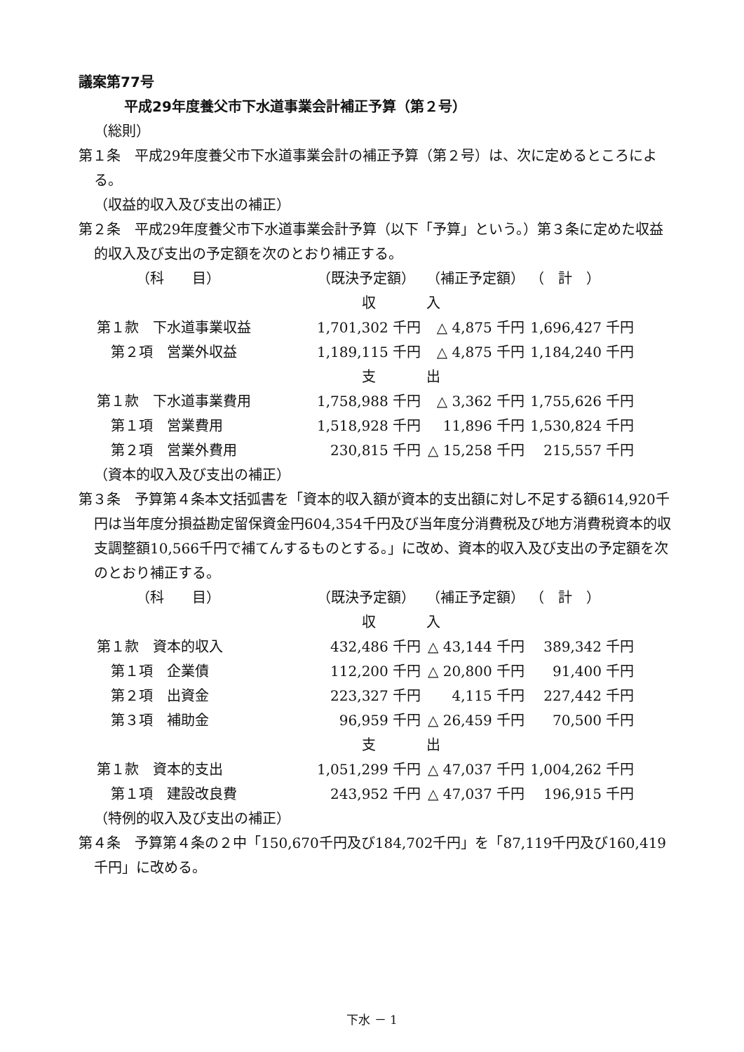議案第77号
平成29年度養父市下水道事業会計補正予算（第２号）
（総則）
第１条　平成29年度養父市下水道事業会計の補正予算（第２号）は、次に定めるところによる。
（収益的収入及び支出の補正）
第２条　平成29年度養父市下水道事業会計予算（以下「予算」という。）第３条に定めた収益的収入及び支出の予定額を次のとおり補正する。
| （科 目） | （既決予定額） | （補正予定額） | （ 計 ） |
| | 収 | 入 | |
| 第１款 下水道事業収益 | 1,701,302 千円 | △ 4,875 千円 | 1,696,427 千円 |
| 第２項 営業外収益 | 1,189,115 千円 | △ 4,875 千円 | 1,184,240 千円 |
| | 支 | 出 | |
| 第１款 下水道事業費用 | 1,758,988 千円 | △ 3,362 千円 | 1,755,626 千円 |
| 第１項 営業費用 | 1,518,928 千円 | 11,896 千円 | 1,530,824 千円 |
| 第２項 営業外費用 | 230,815 千円 | △ 15,258 千円 | 215,557 千円 |
（資本的収入及び支出の補正）
第３条　予算第４条本文括弧書を「資本的収入額が資本的支出額に対し不足する額614,920千円は当年度分損益勘定留保資金円604,354千円及び当年度分消費税及び地方消費税資本的収支調整額10,566千円で補てんするものとする。」に改め、資本的収入及び支出の予定額を次のとおり補正する。
| （科 目） | （既決予定額） | （補正予定額） | （ 計 ） |
| | 収 | 入 | |
| 第１款 資本的収入 | 432,486 千円 | △ 43,144 千円 | 389,342 千円 |
| 第１項 企業債 | 112,200 千円 | △ 20,800 千円 | 91,400 千円 |
| 第２項 出資金 | 223,327 千円 | 4,115 千円 | 227,442 千円 |
| 第３項 補助金 | 96,959 千円 | △ 26,459 千円 | 70,500 千円 |
| | 支 | 出 | |
| 第１款 資本的支出 | 1,051,299 千円 | △ 47,037 千円 | 1,004,262 千円 |
| 第１項 建設改良費 | 243,952 千円 | △ 47,037 千円 | 196,915 千円 |
（特例的収入及び支出の補正）
第４条　予算第４条の２中「150,670千円及び184,702千円」を「87,119千円及び160,419千円」に改める。
下水 － 1